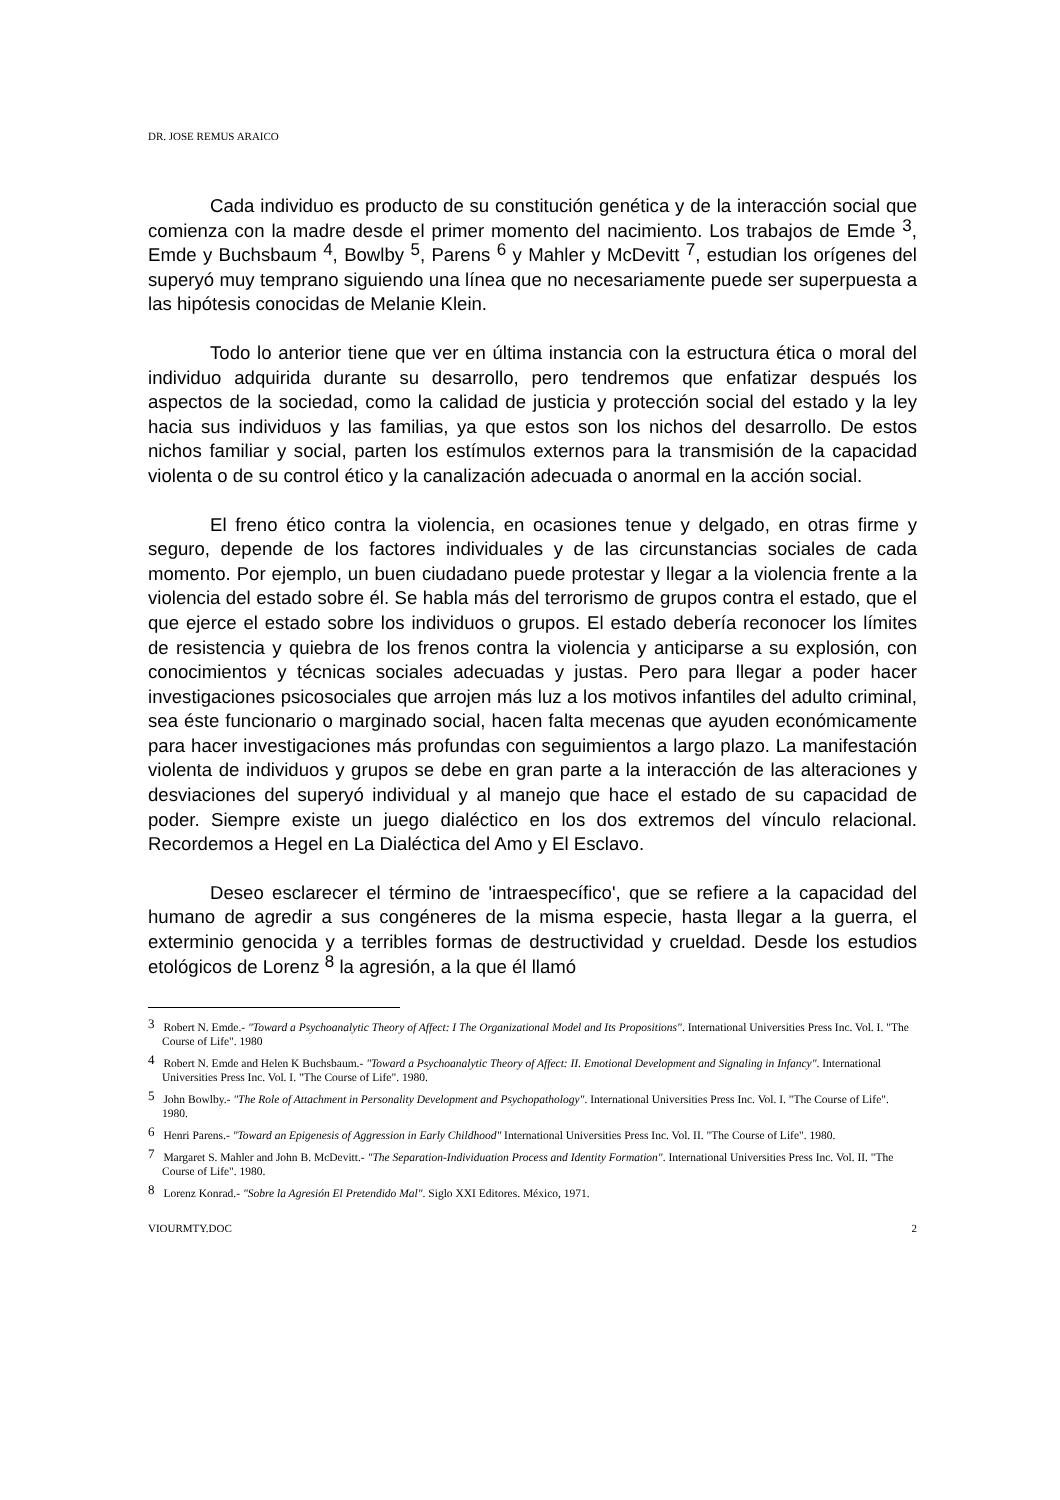DR. JOSE REMUS ARAICO
Cada individuo es producto de su constitución genética y de la interacción social que comienza con la madre desde el primer momento del nacimiento. Los trabajos de Emde <sup>3</sup>, Emde y Buchsbaum <sup>4</sup>, Bowlby <sup>5</sup>, Parens <sup>6</sup> y Mahler y McDevitt <sup>7</sup>, estudian los orígenes del superyó muy temprano siguiendo una línea que no necesariamente puede ser superpuesta a las hipótesis conocidas de Melanie Klein.
Todo lo anterior tiene que ver en última instancia con la estructura ética o moral del individuo adquirida durante su desarrollo, pero tendremos que enfatizar después los aspectos de la sociedad, como la calidad de justicia y protección social del estado y la ley hacia sus individuos y las familias, ya que estos son los nichos del desarrollo. De estos nichos familiar y social, parten los estímulos externos para la transmisión de la capacidad violenta o de su control ético y la canalización adecuada o anormal en la acción social.
El freno ético contra la violencia, en ocasiones tenue y delgado, en otras firme y seguro, depende de los factores individuales y de las circunstancias sociales de cada momento. Por ejemplo, un buen ciudadano puede protestar y llegar a la violencia frente a la violencia del estado sobre él. Se habla más del terrorismo de grupos contra el estado, que el que ejerce el estado sobre los individuos o grupos. El estado debería reconocer los límites de resistencia y quiebra de los frenos contra la violencia y anticiparse a su explosión, con conocimientos y técnicas sociales adecuadas y justas. Pero para llegar a poder hacer investigaciones psicosociales que arrojen más luz a los motivos infantiles del adulto criminal, sea éste funcionario o marginado social, hacen falta mecenas que ayuden económicamente para hacer investigaciones más profundas con seguimientos a largo plazo. La manifestación violenta de individuos y grupos se debe en gran parte a la interacción de las alteraciones y desviaciones del superyó individual y al manejo que hace el estado de su capacidad de poder. Siempre existe un juego dialéctico en los dos extremos del vínculo relacional. Recordemos a Hegel en La Dialéctica del Amo y El Esclavo.
Deseo esclarecer el término de 'intraespecífico', que se refiere a la capacidad del humano de agredir a sus congéneres de la misma especie, hasta llegar a la guerra, el exterminio genocida y a terribles formas de destructividad y crueldad. Desde los estudios etológicos de Lorenz <sup>8</sup> la agresión, a la que él llamó
<sup>3</sup> Robert N. Emde.- "Toward a Psychoanalytic Theory of Affect: I The Organizational Model and Its Propositions". International Universities Press Inc. Vol. I. "The Course of Life". 1980
<sup>4</sup> Robert N. Emde and Helen K Buchsbaum.- "Toward a Psychoanalytic Theory of Affect: II. Emotional Development and Signaling in Infancy". International Universities Press Inc. Vol. I. "The Course of Life". 1980.
<sup>5</sup> John Bowlby.- "The Role of Attachment in Personality Development and Psychopathology". International Universities Press Inc. Vol. I. "The Course of Life". 1980.
<sup>6</sup> Henri Parens.- "Toward an Epigenesis of Aggression in Early Childhood" International Universities Press Inc. Vol. II. "The Course of Life". 1980.
<sup>7</sup> Margaret S. Mahler and John B. McDevitt.- "The Separation-Individuation Process and Identity Formation". International Universities Press Inc. Vol. II. "The Course of Life". 1980.
<sup>8</sup> Lorenz Konrad.- "Sobre la Agresión El Pretendido Mal". Siglo XXI Editores. México, 1971.
VIOURMTY.DOC 2